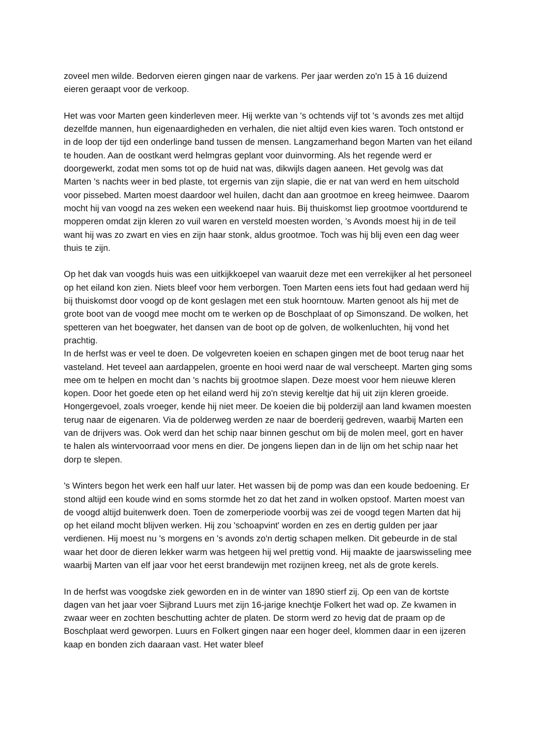zoveel men wilde. Bedorven eieren gingen naar de varkens. Per jaar werden zo'n 15 à 16 duizend eieren geraapt voor de verkoop.
Het was voor Marten geen kinderleven meer. Hij werkte van 's ochtends vijf tot 's avonds zes met altijd dezelfde mannen, hun eigenaardigheden en verhalen, die niet altijd even kies waren. Toch ontstond er in de loop der tijd een onderlinge band tussen de mensen. Langzamerhand begon Marten van het eiland te houden. Aan de oostkant werd helmgras geplant voor duinvorming. Als het regende werd er doorgewerkt, zodat men soms tot op de huid nat was, dikwijls dagen aaneen. Het gevolg was dat Marten 's nachts weer in bed plaste, tot ergernis van zijn slapie, die er nat van werd en hem uitschold voor pissebed. Marten moest daardoor wel huilen, dacht dan aan grootmoe en kreeg heimwee. Daarom mocht hij van voogd na zes weken een weekend naar huis. Bij thuiskomst liep grootmoe voortdurend te mopperen omdat zijn kleren zo vuil waren en versteld moesten worden, 's Avonds moest hij in de teil want hij was zo zwart en vies en zijn haar stonk, aldus grootmoe. Toch was hij blij even een dag weer thuis te zijn.
Op het dak van voogds huis was een uitkijkkoepel van waaruit deze met een verrekijker al het personeel op het eiland kon zien. Niets bleef voor hem verborgen. Toen Marten eens iets fout had gedaan werd hij bij thuiskomst door voogd op de kont geslagen met een stuk hoorntouw. Marten genoot als hij met de grote boot van de voogd mee mocht om te werken op de Boschplaat of op Simonszand. De wolken, het spetteren van het boegwater, het dansen van de boot op de golven, de wolkenluchten, hij vond het prachtig.
In de herfst was er veel te doen. De volgevreten koeien en schapen gingen met de boot terug naar het vasteland. Het teveel aan aardappelen, groente en hooi werd naar de wal verscheept. Marten ging soms mee om te helpen en mocht dan 's nachts bij grootmoe slapen. Deze moest voor hem nieuwe kleren kopen. Door het goede eten op het eiland werd hij zo'n stevig kereltje dat hij uit zijn kleren groeide. Hongergevoel, zoals vroeger, kende hij niet meer. De koeien die bij polderzijl aan land kwamen moesten terug naar de eigenaren. Via de polderweg werden ze naar de boerderij gedreven, waarbij Marten een van de drijvers was. Ook werd dan het schip naar binnen geschut om bij de molen meel, gort en haver te halen als wintervoorraad voor mens en dier. De jongens liepen dan in de lijn om het schip naar het dorp te slepen.
's Winters begon het werk een half uur later. Het wassen bij de pomp was dan een koude bedoening. Er stond altijd een koude wind en soms stormde het zo dat het zand in wolken opstoof. Marten moest van de voogd altijd buitenwerk doen. Toen de zomerperiode voorbij was zei de voogd tegen Marten dat hij op het eiland mocht blijven werken. Hij zou 'schoapvint' worden en zes en dertig gulden per jaar verdienen. Hij moest nu 's morgens en 's avonds zo'n dertig schapen melken. Dit gebeurde in de stal waar het door de dieren lekker warm was hetgeen hij wel prettig vond. Hij maakte de jaarswisseling mee waarbij Marten van elf jaar voor het eerst brandewijn met rozijnen kreeg, net als de grote kerels.
In de herfst was voogdske ziek geworden en in de winter van 1890 stierf zij. Op een van de kortste dagen van het jaar voer Sijbrand Luurs met zijn 16-jarige knechtje Folkert het wad op. Ze kwamen in zwaar weer en zochten beschutting achter de platen. De storm werd zo hevig dat de praam op de Boschplaat werd geworpen. Luurs en Folkert gingen naar een hoger deel, klommen daar in een ijzeren kaap en bonden zich daaraan vast. Het water bleef